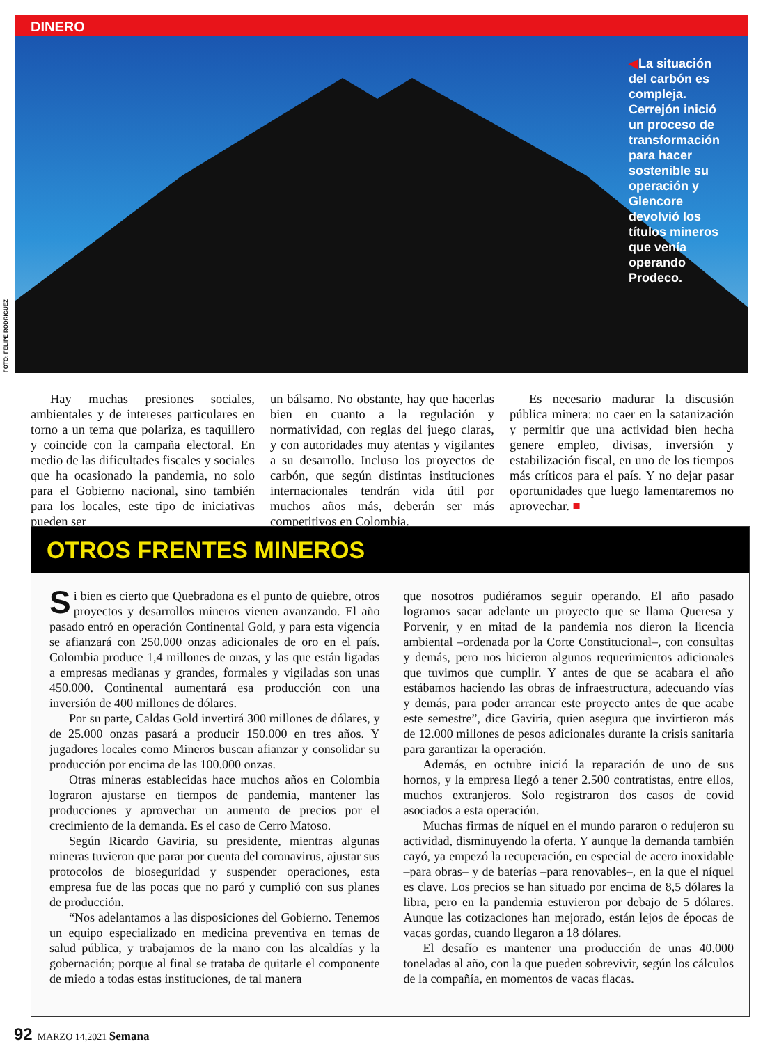DINERO
◀La situación del carbón es compleja. Cerrejón inició un proceso de transformación para hacer sostenible su operación y Glencore devolvió los títulos mineros que venía operando Prodeco.
FOTO: FELIPE RODRÍGUEZ
Hay muchas presiones sociales, ambientales y de intereses particulares en torno a un tema que polariza, es taquillero y coincide con la campaña electoral. En medio de las dificultades fiscales y sociales que ha ocasionado la pandemia, no solo para el Gobierno nacional, sino también para los locales, este tipo de iniciativas pueden ser
un bálsamo. No obstante, hay que hacerlas bien en cuanto a la regulación y normatividad, con reglas del juego claras, y con autoridades muy atentas y vigilantes a su desarrollo. Incluso los proyectos de carbón, que según distintas instituciones internacionales tendrán vida útil por muchos años más, deberán ser más competitivos en Colombia.
Es necesario madurar la discusión pública minera: no caer en la satanización y permitir que una actividad bien hecha genere empleo, divisas, inversión y estabilización fiscal, en uno de los tiempos más críticos para el país. Y no dejar pasar oportunidades que luego lamentaremos no aprovechar. ■
OTROS FRENTES MINEROS
Si bien es cierto que Quebradona es el punto de quiebre, otros proyectos y desarrollos mineros vienen avanzando. El año pasado entró en operación Continental Gold, y para esta vigencia se afianzará con 250.000 onzas adicionales de oro en el país. Colombia produce 1,4 millones de onzas, y las que están ligadas a empresas medianas y grandes, formales y vigiladas son unas 450.000. Continental aumentará esa producción con una inversión de 400 millones de dólares.
Por su parte, Caldas Gold invertirá 300 millones de dólares, y de 25.000 onzas pasará a producir 150.000 en tres años. Y jugadores locales como Mineros buscan afianzar y consolidar su producción por encima de las 100.000 onzas.
Otras mineras establecidas hace muchos años en Colombia lograron ajustarse en tiempos de pandemia, mantener las producciones y aprovechar un aumento de precios por el crecimiento de la demanda. Es el caso de Cerro Matoso.
Según Ricardo Gaviria, su presidente, mientras algunas mineras tuvieron que parar por cuenta del coronavirus, ajustar sus protocolos de bioseguridad y suspender operaciones, esta empresa fue de las pocas que no paró y cumplió con sus planes de producción.
“Nos adelantamos a las disposiciones del Gobierno. Tenemos un equipo especializado en medicina preventiva en temas de salud pública, y trabajamos de la mano con las alcaldías y la gobernación; porque al final se trataba de quitarle el componente de miedo a todas estas instituciones, de tal manera
que nosotros pudiéramos seguir operando. El año pasado logramos sacar adelante un proyecto que se llama Queresa y Porvenir, y en mitad de la pandemia nos dieron la licencia ambiental –ordenada por la Corte Constitucional–, con consultas y demás, pero nos hicieron algunos requerimientos adicionales que tuvimos que cumplir. Y antes de que se acabara el año estábamos haciendo las obras de infraestructura, adecuando vías y demás, para poder arrancar este proyecto antes de que acabe este semestre”, dice Gaviria, quien asegura que invirtieron más de 12.000 millones de pesos adicionales durante la crisis sanitaria para garantizar la operación.
Además, en octubre inició la reparación de uno de sus hornos, y la empresa llegó a tener 2.500 contratistas, entre ellos, muchos extranjeros. Solo registraron dos casos de covid asociados a esta operación.
Muchas firmas de níquel en el mundo pararon o redujeron su actividad, disminuyendo la oferta. Y aunque la demanda también cayó, ya empezó la recuperación, en especial de acero inoxidable –para obras– y de baterías –para renovables–, en la que el níquel es clave. Los precios se han situado por encima de 8,5 dólares la libra, pero en la pandemia estuvieron por debajo de 5 dólares. Aunque las cotizaciones han mejorado, están lejos de épocas de vacas gordas, cuando llegaron a 18 dólares.
El desafío es mantener una producción de unas 40.000 toneladas al año, con la que pueden sobrevivir, según los cálculos de la compañía, en momentos de vacas flacas.
92 MARZO 14,2021 Semana